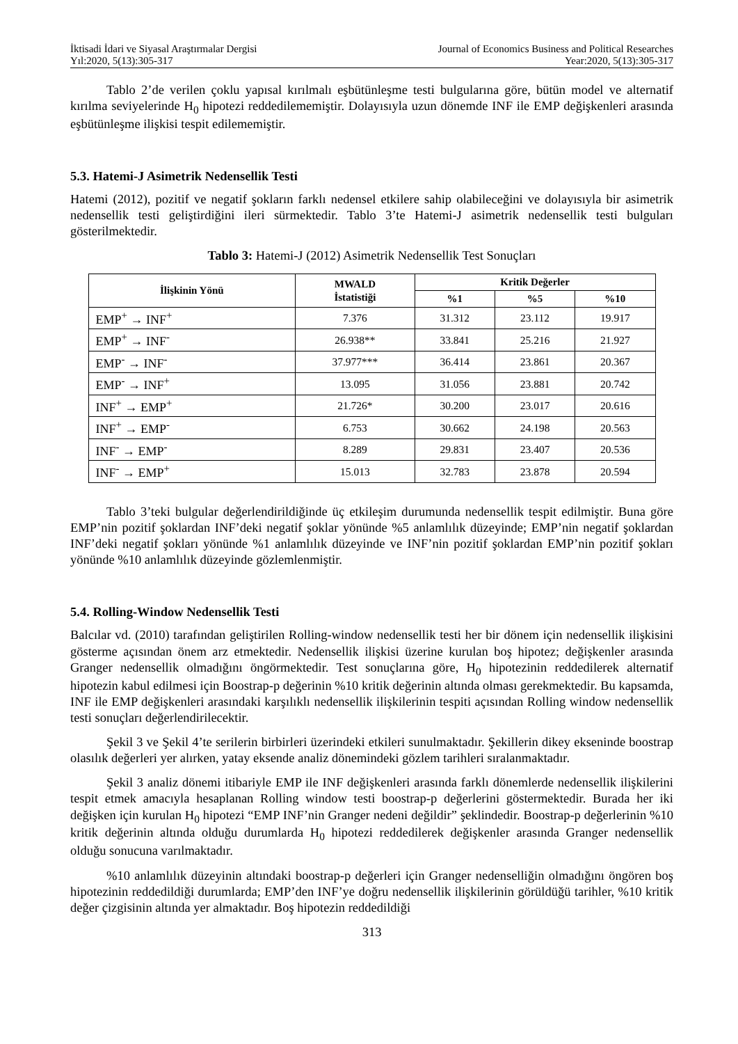İktisadi İdari ve Siyasal Araştırmalar Dergisi
Yıl:2020, 5(13):305-317
Journal of Economics Business and Political Researches
Year:2020, 5(13):305-317
Tablo 2’de verilen çoklu yapısal kırılmalı eşbütünleşme testi bulgularına göre, bütün model ve alternatif kırılma seviyelerinde H<sub>0</sub> hipotezi reddedilememiştir. Dolayısıyla uzun dönemde INF ile EMP değişkenleri arasında eşbütünleşme ilişkisi tespit edilememiştir.
5.3. Hatemi-J Asimetrik Nedensellik Testi
Hatemi (2012), pozitif ve negatif şokların farklı nedensel etkilere sahip olabileceğini ve dolayısıyla bir asimetrik nedensellik testi geliştirdiğini ileri sürmektedir. Tablo 3’te Hatemi-J asimetrik nedensellik testi bulguları gösterilmektedir.
Tablo 3: Hatemi-J (2012) Asimetrik Nedensellik Test Sonuçları
| İlişkinin Yönü | MWALD İstatistiği | Kritik Değerler | | |
| --- | --- | --- | --- | --- |
| | | %1 | %5 | %10 |
| EMP<sup>+</sup> → INF<sup>+</sup> | 7.376 | 31.312 | 23.112 | 19.917 |
| EMP<sup>+</sup> → INF<sup>-</sup> | 26.938** | 33.841 | 25.216 | 21.927 |
| EMP<sup>-</sup> → INF<sup>-</sup> | 37.977*** | 36.414 | 23.861 | 20.367 |
| EMP<sup>-</sup> → INF<sup>+</sup> | 13.095 | 31.056 | 23.881 | 20.742 |
| INF<sup>+</sup> → EMP<sup>+</sup> | 21.726* | 30.200 | 23.017 | 20.616 |
| INF<sup>+</sup> → EMP<sup>-</sup> | 6.753 | 30.662 | 24.198 | 20.563 |
| INF<sup>-</sup> → EMP<sup>-</sup> | 8.289 | 29.831 | 23.407 | 20.536 |
| INF<sup>-</sup> → EMP<sup>+</sup> | 15.013 | 32.783 | 23.878 | 20.594 |
Tablo 3’teki bulgular değerlendirildiğinde üç etkileşim durumunda nedensellik tespit edilmiştir. Buna göre EMP’nin pozitif şoklardan INF’deki negatif şoklar yönünde %5 anlamlılık düzeyinde; EMP’nin negatif şoklardan INF’deki negatif şokları yönünde %1 anlamlılık düzeyinde ve INF’nin pozitif şoklardan EMP’nin pozitif şokları yönünde %10 anlamlılık düzeyinde gözlemlenmiştir.
5.4. Rolling-Window Nedensellik Testi
Balcılar vd. (2010) tarafından geliştirilen Rolling-window nedensellik testi her bir dönem için nedensellik ilişkisini gösterme açısından önem arz etmektedir. Nedensellik ilişkisi üzerine kurulan boş hipotez; değişkenler arasında Granger nedensellik olmadığını öngörmektedir. Test sonuçlarına göre, H<sub>0</sub> hipotezinin reddedilerek alternatif hipotezin kabul edilmesi için Boostrap-p değerinin %10 kritik değerinin altında olması gerekmektedir. Bu kapsamda, INF ile EMP değişkenleri arasındaki karşılıklı nedensellik ilişkilerinin tespiti açısından Rolling window nedensellik testi sonuçları değerlendirilecektir.
Şekil 3 ve Şekil 4’te serilerin birbirleri üzerindeki etkileri sunulmaktadır. Şekillerin dikey ekseninde boostrap olasılık değerleri yer alırken, yatay eksende analiz dönemindeki gözlem tarihleri sıralanmaktadır.
Şekil 3 analiz dönemi itibariyle EMP ile INF değişkenleri arasında farklı dönemlerde nedensellik ilişkilerini tespit etmek amacıyla hesaplanan Rolling window testi boostrap-p değerlerini göstermektedir. Burada her iki değişken için kurulan H<sub>0</sub> hipotezi “EMP INF’nin Granger nedeni değildir” şeklindedir. Boostrap-p değerlerinin %10 kritik değerinin altında olduğu durumlarda H<sub>0</sub> hipotezi reddedilerek değişkenler arasında Granger nedensellik olduğu sonucuna varılmaktadır.
%10 anlamlılık düzeyinin altındaki boostrap-p değerleri için Granger nedenselliğin olmadığını öngören boş hipotezinin reddedildiği durumlarda; EMP’den INF’ye doğru nedensellik ilişkilerinin görüldüğü tarihler, %10 kritik değer çizgisinin altında yer almaktadır. Boş hipotezin reddedildiği
313